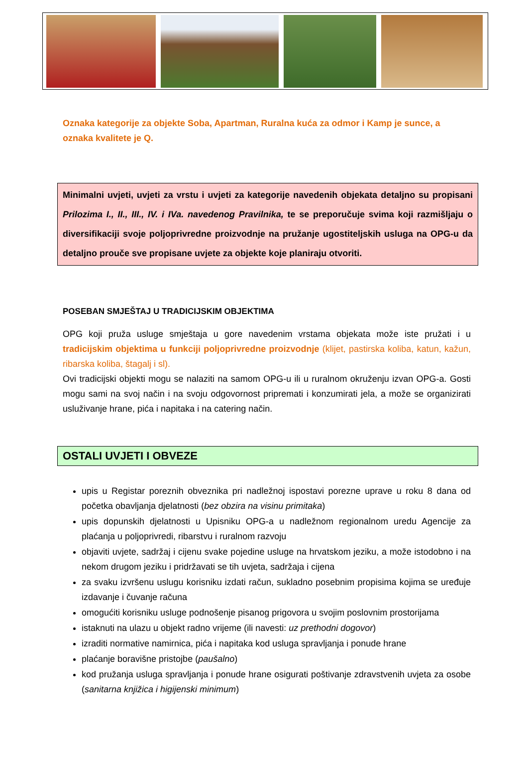Oznaka kategorije za objekte Soba, Apartman, Ruralna kuća za odmor i Kamp je sunce, a oznaka kvalitete je Q.
Minimalni uvjeti, uvjeti za vrstu i uvjeti za kategorije navedenih objekata detaljno su propisani Prilozima I., II., III., IV. i IVa. navedenog Pravilnika, te se preporučuje svima koji razmišljaju o diversifikaciji svoje poljoprivredne proizvodnje na pružanje ugostiteljskih usluga na OPG-u da detaljno prouče sve propisane uvjete za objekte koje planiraju otvoriti.
POSEBAN SMJEŠTAJ U TRADICIJSKIM OBJEKTIMA
OPG koji pruža usluge smještaja u gore navedenim vrstama objekata može iste pružati i u tradicijskim objektima u funkciji poljoprivredne proizvodnje (klijet, pastirska koliba, katun, kažun, ribarska koliba, štagalj i sl).
Ovi tradicijski objekti mogu se nalaziti na samom OPG-u ili u ruralnom okruženju izvan OPG-a. Gosti mogu sami na svoj način i na svoju odgovornost pripremati i konzumirati jela, a može se organizirati usluživanje hrane, pića i napitaka i na catering način.
OSTALI UVJETI I OBVEZE
upis u Registar poreznih obveznika pri nadležnoj ispostavi porezne uprave u roku 8 dana od početka obavljanja djelatnosti (bez obzira na visinu primitaka)
upis dopunskih djelatnosti u Upisniku OPG-a u nadležnom regionalnom uredu Agencije za plaćanja u poljoprivredi, ribarstvu i ruralnom razvoju
objaviti uvjete, sadržaj i cijenu svake pojedine usluge na hrvatskom jeziku, a može istodobno i na nekom drugom jeziku i pridržavati se tih uvjeta, sadržaja i cijena
za svaku izvršenu uslugu korisniku izdati račun, sukladno posebnim propisima kojima se uređuje izdavanje i čuvanje računa
omogućiti korisniku usluge podnošenje pisanog prigovora u svojim poslovnim prostorijama
istaknuti na ulazu u objekt radno vrijeme (ili navesti: uz prethodni dogovor)
izraditi normative namirnica, pića i napitaka kod usluga spravljanja i ponude hrane
plaćanje boravišne pristojbe (paušalno)
kod pružanja usluga spravljanja i ponude hrane osigurati poštivanje zdravstvenih uvjeta za osobe (sanitarna knjižica i higijenski minimum)